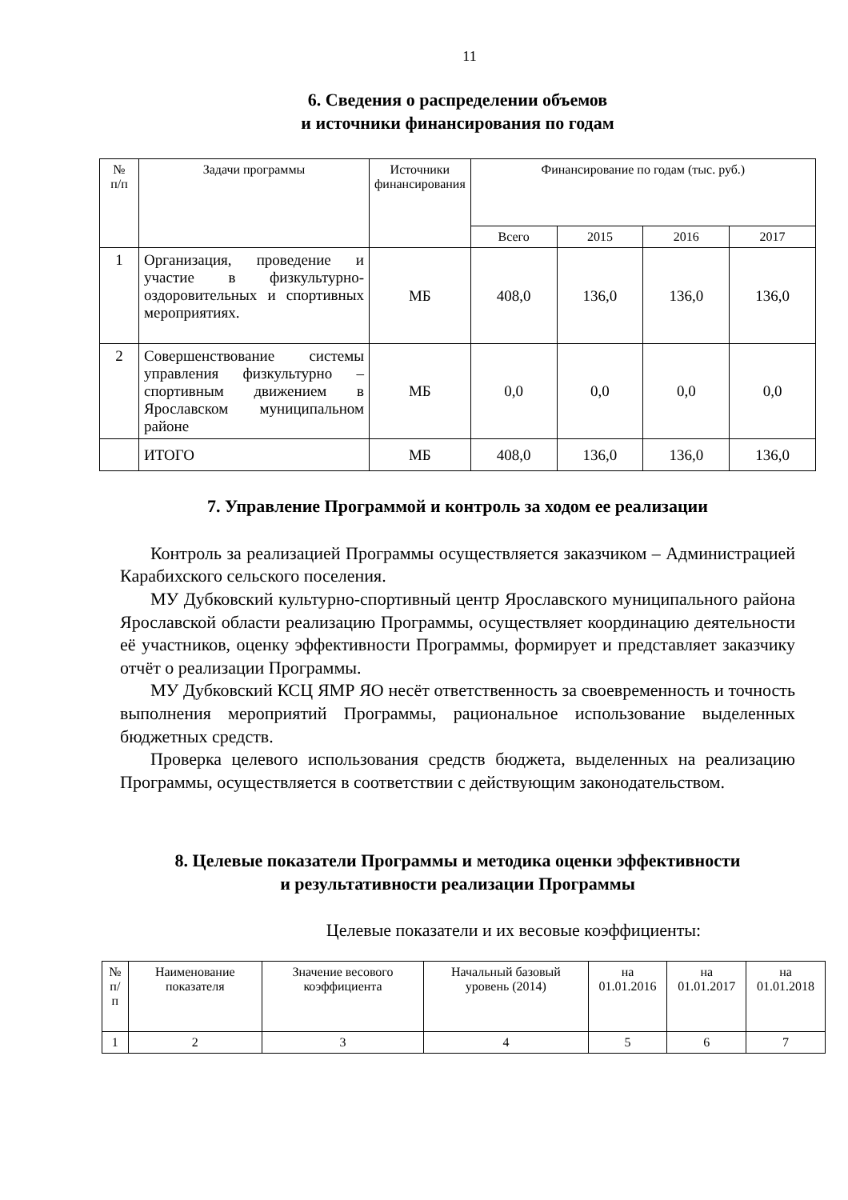11
6. Сведения о распределении объемов
и источники финансирования по годам
| № п/п | Задачи программы | Источники финансирования | Финансирование по годам (тыс. руб.) | | | |
| --- | --- | --- | --- | --- | --- | --- |
| | | | Всего | 2015 | 2016 | 2017 |
| 1 | Организация, проведение и участие в физкультурно-оздоровительных и спортивных мероприятиях. | МБ | 408,0 | 136,0 | 136,0 | 136,0 |
| 2 | Совершенствование системы управления физкультурно – спортивным движением в Ярославском муниципальном районе | МБ | 0,0 | 0,0 | 0,0 | 0,0 |
| | ИТОГО | МБ | 408,0 | 136,0 | 136,0 | 136,0 |
7. Управление Программой и контроль за ходом ее реализации
Контроль за реализацией Программы осуществляется заказчиком – Администрацией Карабихского сельского поселения.
МУ Дубковский культурно-спортивный центр Ярославского муниципального района Ярославской области реализацию Программы, осуществляет координацию деятельности её участников, оценку эффективности Программы, формирует и представляет заказчику отчёт о реализации Программы.
МУ Дубковский КСЦ ЯМР ЯО несёт ответственность за своевременность и точность выполнения мероприятий Программы, рациональное использование выделенных бюджетных средств.
Проверка целевого использования средств бюджета, выделенных на реализацию Программы, осуществляется в соответствии с действующим законодательством.
8. Целевые показатели Программы и методика оценки эффективности
и результативности реализации Программы
Целевые показатели и их весовые коэффициенты:
| № п/п | Наименование показателя | Значение весового коэффициента | Начальный базовый уровень (2014) | на 01.01.2016 | на 01.01.2017 | на 01.01.2018 |
| --- | --- | --- | --- | --- | --- | --- |
| 1 | 2 | 3 | 4 | 5 | 6 | 7 |